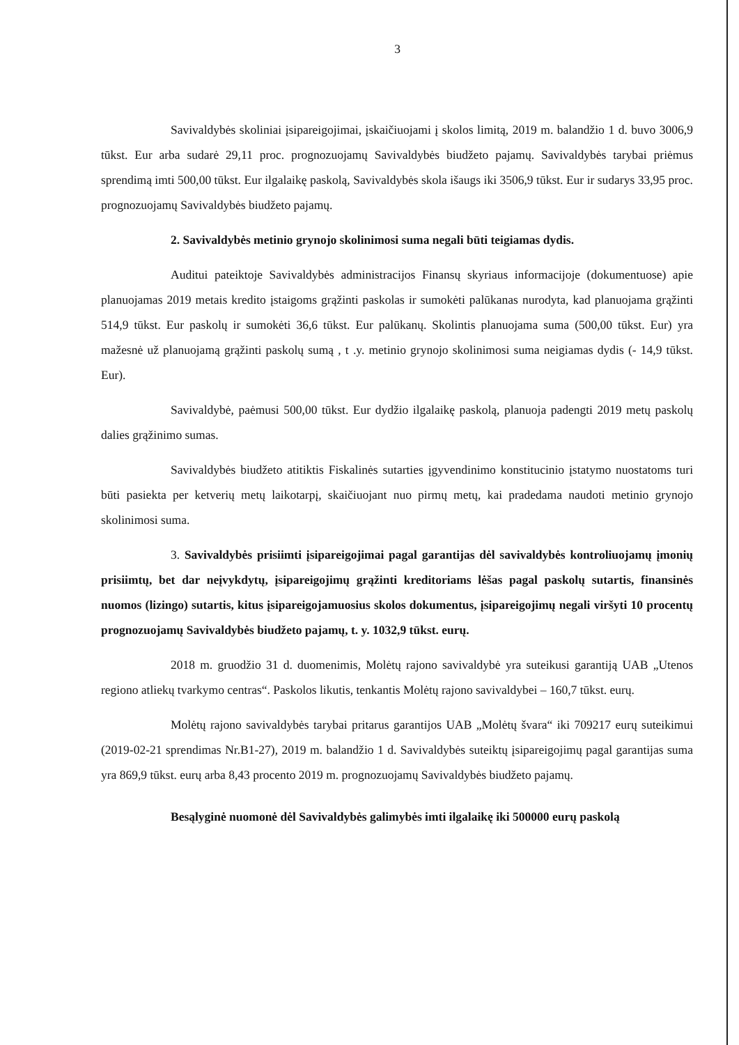3
Savivaldybės skoliniai įsipareigojimai, įskaičiuojami į skolos limitą, 2019 m. balandžio 1 d. buvo 3006,9 tūkst. Eur arba sudarė 29,11 proc. prognozuojamų Savivaldybės biudžeto pajamų. Savivaldybės tarybai priėmus sprendimą imti 500,00 tūkst. Eur ilgalaikę paskolą, Savivaldybės skola išaugs iki 3506,9 tūkst. Eur ir sudarys 33,95 proc. prognozuojamų Savivaldybės biudžeto pajamų.
2. Savivaldybės metinio grynojo skolinimosi suma negali būti teigiamas dydis.
Auditui pateiktoje Savivaldybės administracijos Finansų skyriaus informacijoje (dokumentuose) apie planuojamas 2019 metais kredito įstaigoms grąžinti paskolas ir sumokėti palūkanas nurodyta, kad planuojama grąžinti 514,9 tūkst. Eur paskolų ir sumokėti 36,6 tūkst. Eur palūkanų. Skolintis planuojama suma (500,00 tūkst. Eur) yra mažesnė už planuojamą grąžinti paskolų sumą , t .y. metinio grynojo skolinimosi suma neigiamas dydis (- 14,9 tūkst. Eur).
Savivaldybė, paėmusi 500,00 tūkst. Eur dydžio ilgalaikę paskolą, planuoja padengti 2019 metų paskolų dalies grąžinimo sumas.
Savivaldybės biudžeto atitiktis Fiskalinės sutarties įgyvendinimo konstitucinio įstatymo nuostatoms turi būti pasiekta per ketverių metų laikotarpį, skaičiuojant nuo pirmų metų, kai pradedama naudoti metinio grynojo skolinimosi suma.
3. Savivaldybės prisiimti įsipareigojimai pagal garantijas dėl savivaldybės kontroliuojamų įmonių prisiimtų, bet dar neįvykdytų, įsipareigojimų grąžinti kreditoriams lėšas pagal paskolų sutartis, finansinės nuomos (lizingo) sutartis, kitus įsipareigojamuosius skolos dokumentus, įsipareigojimų negali viršyti 10 procentų prognozuojamų Savivaldybės biudžeto pajamų, t. y. 1032,9 tūkst. eurų.
2018 m. gruodžio 31 d. duomenimis, Molėtų rajono savivaldybė yra suteikusi garantiją UAB „Utenos regiono atliekų tvarkymo centras“. Paskolos likutis, tenkantis Molėtų rajono savivaldybei – 160,7 tūkst. eurų.
Molėtų rajono savivaldybės tarybai pritarus garantijos UAB „Molėtų švara“ iki 709217 eurų suteikimui (2019-02-21 sprendimas Nr.B1-27), 2019 m. balandžio 1 d. Savivaldybės suteiktų įsipareigojimų pagal garantijas suma yra 869,9 tūkst. eurų arba 8,43 procento 2019 m. prognozuojamų Savivaldybės biudžeto pajamų.
Besąlyginė nuomonė dėl Savivaldybės galimybės imti ilgalaikę iki 500000 eurų paskolą